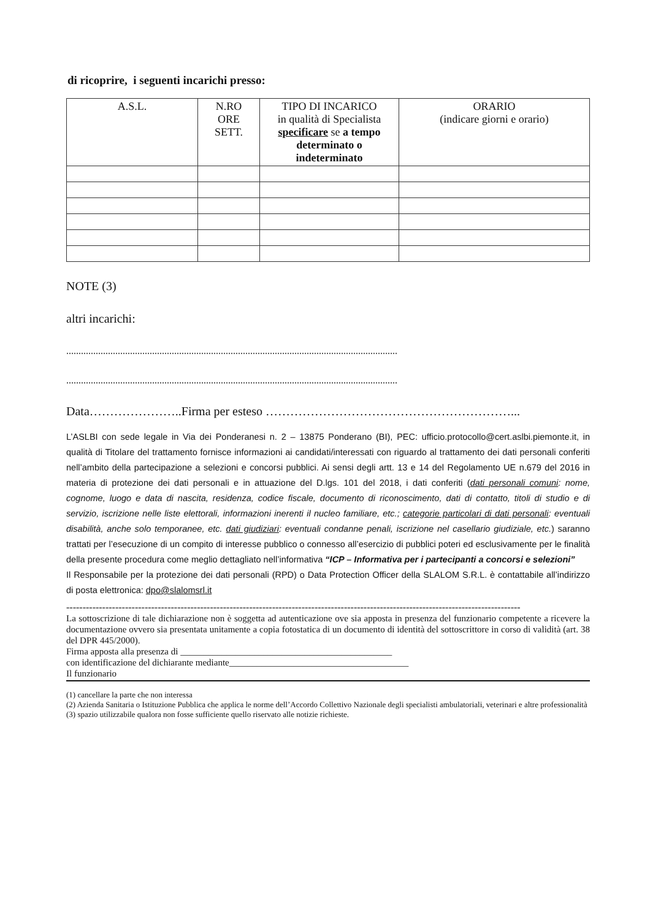di ricoprire, i seguenti incarichi presso:
| A.S.L. | N.RO ORE SETT. | TIPO DI INCARICO in qualità di Specialista specificare se a tempo determinato o indeterminato | ORARIO (indicare giorni e orario) |
| --- | --- | --- | --- |
NOTE (3)
altri incarichi:
.......................................................................................................................................
.......................................................................................................................................
Data…………………..Firma per esteso ……………………………………………………...
L’ASLBI con sede legale in Via dei Ponderanesi n. 2 – 13875 Ponderano (BI), PEC: ufficio.protocollo@cert.aslbi.piemonte.it, in qualità di Titolare del trattamento fornisce informazioni ai candidati/interessati con riguardo al trattamento dei dati personali conferiti nell’ambito della partecipazione a selezioni e concorsi pubblici. Ai sensi degli artt. 13 e 14 del Regolamento UE n.679 del 2016 in materia di protezione dei dati personali e in attuazione del D.lgs. 101 del 2018, i dati conferiti (dati personali comuni: nome, cognome, luogo e data di nascita, residenza, codice fiscale, documento di riconoscimento, dati di contatto, titoli di studio e di servizio, iscrizione nelle liste elettorali, informazioni inerenti il nucleo familiare, etc.; categorie particolari di dati personali: eventuali disabilità, anche solo temporanee, etc. dati giudiziari: eventuali condanne penali, iscrizione nel casellario giudiziale, etc.) saranno trattati per l’esecuzione di un compito di interesse pubblico o connesso all’esercizio di pubblici poteri ed esclusivamente per le finalità della presente procedura come meglio dettagliato nell’informativa “ICP – Informativa per i partecipanti a concorsi e selezioni”
Il Responsabile per la protezione dei dati personali (RPD) o Data Protection Officer della SLALOM S.R.L. è contattabile all’indirizzo di posta elettronica: dpo@slalomsrl.it
-------------------------------------------------------------------------------------------------------------------------------------------
La sottoscrizione di tale dichiarazione non è soggetta ad autenticazione ove sia apposta in presenza del funzionario competente a ricevere la documentazione ovvero sia presentata unitamente a copia fotostatica di un documento di identità del sottoscrittore in corso di validità (art. 38 del DPR 445/2000).
Firma apposta alla presenza di ______________________________________________
con identificazione del dichiarante mediante_______________________________________
Il funzionario
(1) cancellare la parte che non interessa
(2) Azienda Sanitaria o Istituzione Pubblica che applica le norme dell’Accordo Collettivo Nazionale degli specialisti ambulatoriali, veterinari e altre professionalità
(3) spazio utilizzabile qualora non fosse sufficiente quello riservato alle notizie richieste.